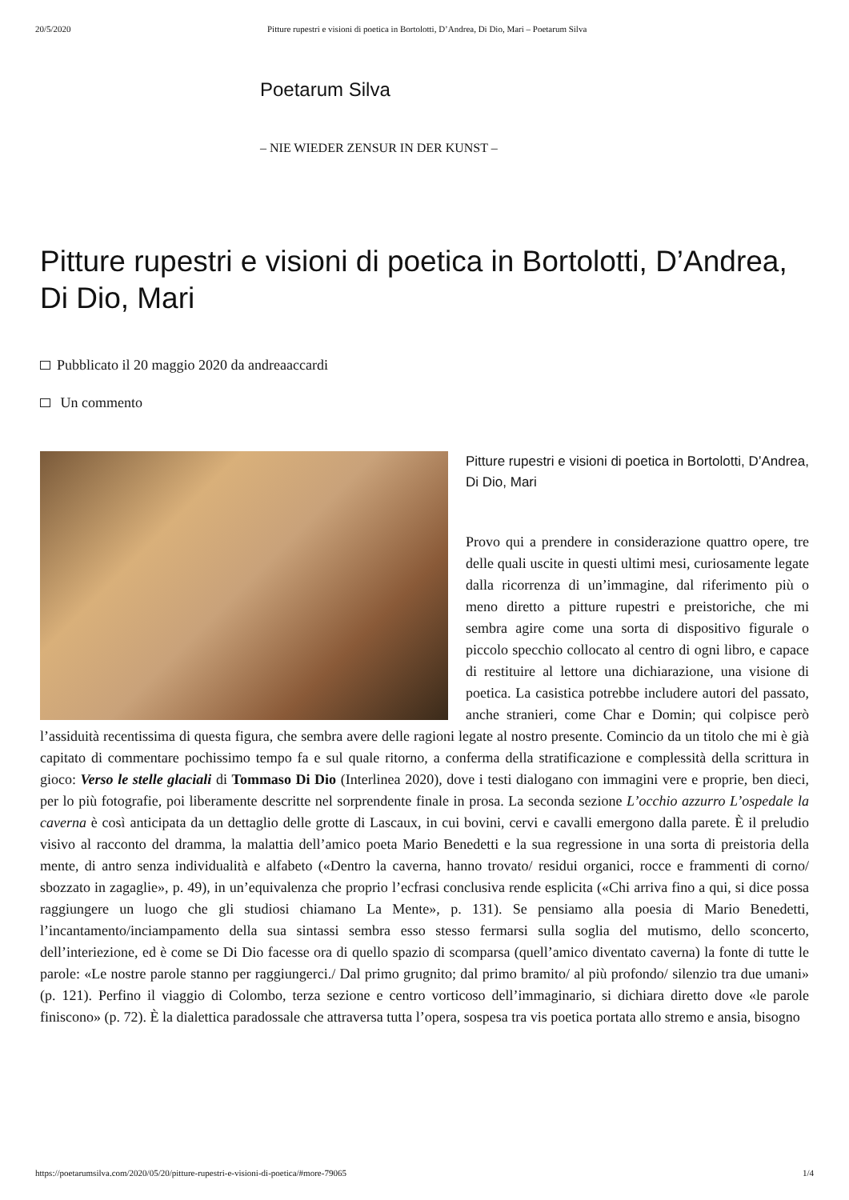20/5/2020 Pitture rupestri e visioni di poetica in Bortolotti, D’Andrea, Di Dio, Mari – Poetarum Silva
Poetarum Silva
– NIE WIEDER ZENSUR IN DER KUNST –
Pitture rupestri e visioni di poetica in Bortolotti, D’Andrea, Di Dio, Mari
Pubblicato il 20 maggio 2020 da andreaaccardi
Un commento
Pitture rupestri e visioni di poetica in Bortolotti, D’Andrea, Di Dio, Mari
Provo qui a prendere in considerazione quattro opere, tre delle quali uscite in questi ultimi mesi, curiosamente legate dalla ricorrenza di un’immagine, dal riferimento più o meno diretto a pitture rupestri e preistoriche, che mi sembra agire come una sorta di dispositivo figurale o piccolo specchio collocato al centro di ogni libro, e capace di restituire al lettore una dichiarazione, una visione di poetica. La casistica potrebbe includere autori del passato, anche stranieri, come Char e Domin; qui colpisce però l’assiduità recentissima di questa figura, che sembra avere delle ragioni legate al nostro presente. Comincio da un titolo che mi è già capitato di commentare pochissimo tempo fa e sul quale ritorno, a conferma della stratificazione e complessità della scrittura in gioco: Verso le stelle glaciali di Tommaso Di Dio (Interlinea 2020), dove i testi dialogano con immagini vere e proprie, ben dieci, per lo più fotografie, poi liberamente descritte nel sorprendente finale in prosa. La seconda sezione L’occhio azzurro L’ospedale la caverna è così anticipata da un dettaglio delle grotte di Lascaux, in cui bovini, cervi e cavalli emergono dalla parete. È il preludio visivo al racconto del dramma, la malattia dell’amico poeta Mario Benedetti e la sua regressione in una sorta di preistoria della mente, di antro senza individualità e alfabeto («Dentro la caverna, hanno trovato/ residui organici, rocce e frammenti di corno/ sbozzato in zagaglie», p. 49), in un’equivalenza che proprio l’ecfrasi conclusiva rende esplicita («Chi arriva fino a qui, si dice possa raggiungere un luogo che gli studiosi chiamano La Mente», p. 131). Se pensiamo alla poesia di Mario Benedetti, l’incantamento/inciampamento della sua sintassi sembra esso stesso fermarsi sulla soglia del mutismo, dello sconcerto, dell’interiezione, ed è come se Di Dio facesse ora di quello spazio di scomparsa (quell’amico diventato caverna) la fonte di tutte le parole: «Le nostre parole stanno per raggiungerci./ Dal primo grugnito; dal primo bramito/ al più profondo/ silenzio tra due umani» (p. 121). Perfino il viaggio di Colombo, terza sezione e centro vorticoso dell’immaginario, si dichiara diretto dove «le parole finiscono» (p. 72). È la dialettica paradossale che attraversa tutta l’opera, sospesa tra vis poetica portata allo stremo e ansia, bisogno
https://poetarumsilva.com/2020/05/20/pitture-rupestri-e-visioni-di-poetica/#more-79065 1/4